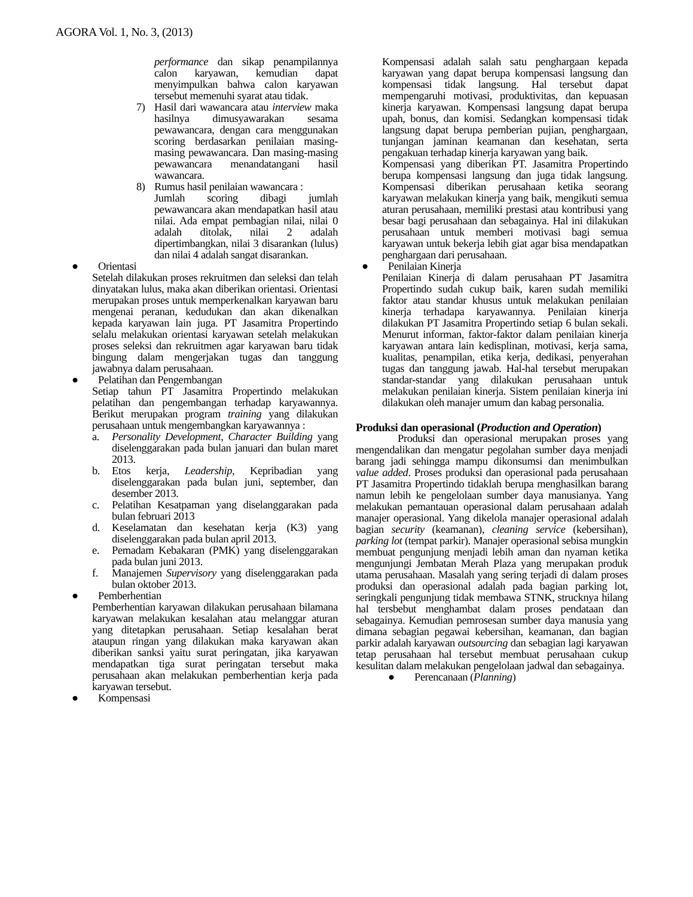AGORA Vol. 1, No. 3, (2013)
performance dan sikap penampilannya calon karyawan, kemudian dapat menyimpulkan bahwa calon karyawan tersebut memenuhi syarat atau tidak.
7) Hasil dari wawancara atau interview maka hasilnya dimusyawarakan sesama pewawancara, dengan cara menggunakan scoring berdasarkan penilaian masing-masing pewawancara. Dan masing-masing pewawancara menandatangani hasil wawancara.
8) Rumus hasil penilaian wawancara :
Jumlah scoring dibagi jumlah pewawancara akan mendapatkan hasil atau nilai. Ada empat pembagian nilai, nilai 0 adalah ditolak, nilai 2 adalah dipertimbangkan, nilai 3 disarankan (lulus) dan nilai 4 adalah sangat disarankan.
● Orientasi
Setelah dilakukan proses rekruitmen dan seleksi dan telah dinyatakan lulus, maka akan diberikan orientasi. Orientasi merupakan proses untuk memperkenalkan karyawan baru mengenai peranan, kedudukan dan akan dikenalkan kepada karyawan lain juga. PT Jasamitra Propertindo selalu melakukan orientasi karyawan setelah melakukan proses seleksi dan rekruitmen agar karyawan baru tidak bingung dalam mengerjakan tugas dan tanggung jawabnya dalam perusahaan.
● Pelatihan dan Pengembangan
Setiap tahun PT Jasamitra Propertindo melakukan pelatihan dan pengembangan terhadap karyawannya. Berikut merupakan program training yang dilakukan perusahaan untuk mengembangkan karyawannya :
a. Personality Development, Character Building yang diselenggarakan pada bulan januari dan bulan maret 2013.
b. Etos kerja, Leadership, Kepribadian yang diselenggarakan pada bulan juni, september, dan desember 2013.
c. Pelatihan Kesatpaman yang diselanggarakan pada bulan februari 2013
d. Keselamatan dan kesehatan kerja (K3) yang diselenggarakan pada bulan april 2013.
e. Pemadam Kebakaran (PMK) yang diselenggarakan pada bulan juni 2013.
f. Manajemen Supervisory yang diselenggarakan pada bulan oktober 2013.
● Pemberhentian
Pemberhentian karyawan dilakukan perusahaan bilamana karyawan melakukan kesalahan atau melanggar aturan yang ditetapkan perusahaan. Setiap kesalahan berat ataupun ringan yang dilakukan maka karyawan akan diberikan sanksi yaitu surat peringatan, jika karyawan mendapatkan tiga surat peringatan tersebut maka perusahaan akan melakukan pemberhentian kerja pada karyawan tersebut.
● Kompensasi
Kompensasi adalah salah satu penghargaan kepada karyawan yang dapat berupa kompensasi langsung dan kompensasi tidak langsung. Hal tersebut dapat mempengaruhi motivasi, produktivitas, dan kepuasan kinerja karyawan. Kompensasi langsung dapat berupa upah, bonus, dan komisi. Sedangkan kompensasi tidak langsung dapat berupa pemberian pujian, penghargaan, tunjangan jaminan keamanan dan kesehatan, serta pengakuan terhadap kinerja karyawan yang baik.
Kompensasi yang diberikan PT. Jasamitra Propertindo berupa kompensasi langsung dan juga tidak langsung. Kompensasi diberikan perusahaan ketika seorang karyawan melakukan kinerja yang baik, mengikuti semua aturan perusahaan, memiliki prestasi atau kontribusi yang besar bagi perusahaan dan sebagainya. Hal ini dilakukan perusahaan untuk memberi motivasi bagi semua karyawan untuk bekerja lebih giat agar bisa mendapatkan penghargaan dari perusahaan.
● Penilaian Kinerja
Penilaian Kinerja di dalam perusahaan PT Jasamitra Propertindo sudah cukup baik, karen sudah memiliki faktor atau standar khusus untuk melakukan penilaian kinerja terhadapa karyawannya. Penilaian kinerja dilakukan PT Jasamitra Propertindo setiap 6 bulan sekali. Menurut informan, faktor-faktor dalam penilaian kinerja karyawan antara lain kedisplinan, motivasi, kerja sama, kualitas, penampilan, etika kerja, dedikasi, penyerahan tugas dan tanggung jawab. Hal-hal tersebut merupakan standar-standar yang dilakukan perusahaan untuk melakukan penilaian kinerja. Sistem penilaian kinerja ini dilakukan oleh manajer umum dan kabag personalia.
Produksi dan operasional (Production and Operation)
Produksi dan operasional merupakan proses yang mengendalikan dan mengatur pegolahan sumber daya menjadi barang jadi sehingga mampu dikonsumsi dan menimbulkan value added. Proses produksi dan operasional pada perusahaan PT Jasamitra Propertindo tidaklah berupa menghasilkan barang namun lebih ke pengelolaan sumber daya manusianya. Yang melakukan pemantauan operasional dalam perusahaan adalah manajer operasional. Yang dikelola manajer operasional adalah bagian security (keamanan), cleaning service (kebersihan), parking lot (tempat parkir). Manajer operasional sebisa mungkin membuat pengunjung menjadi lebih aman dan nyaman ketika mengunjungi Jembatan Merah Plaza yang merupakan produk utama perusahaan. Masalah yang sering terjadi di dalam proses produksi dan operasional adalah pada bagian parking lot, seringkali pengunjung tidak membawa STNK, strucknya hilang hal tersbebut menghambat dalam proses pendataan dan sebagainya. Kemudian pemrosesan sumber daya manusia yang dimana sebagian pegawai kebersihan, keamanan, dan bagian parkir adalah karyawan outsourcing dan sebagian lagi karyawan tetap perusahaan hal tersebut membuat perusahaan cukup kesulitan dalam melakukan pengelolaan jadwal dan sebagainya.
● Perencanaan (Planning)